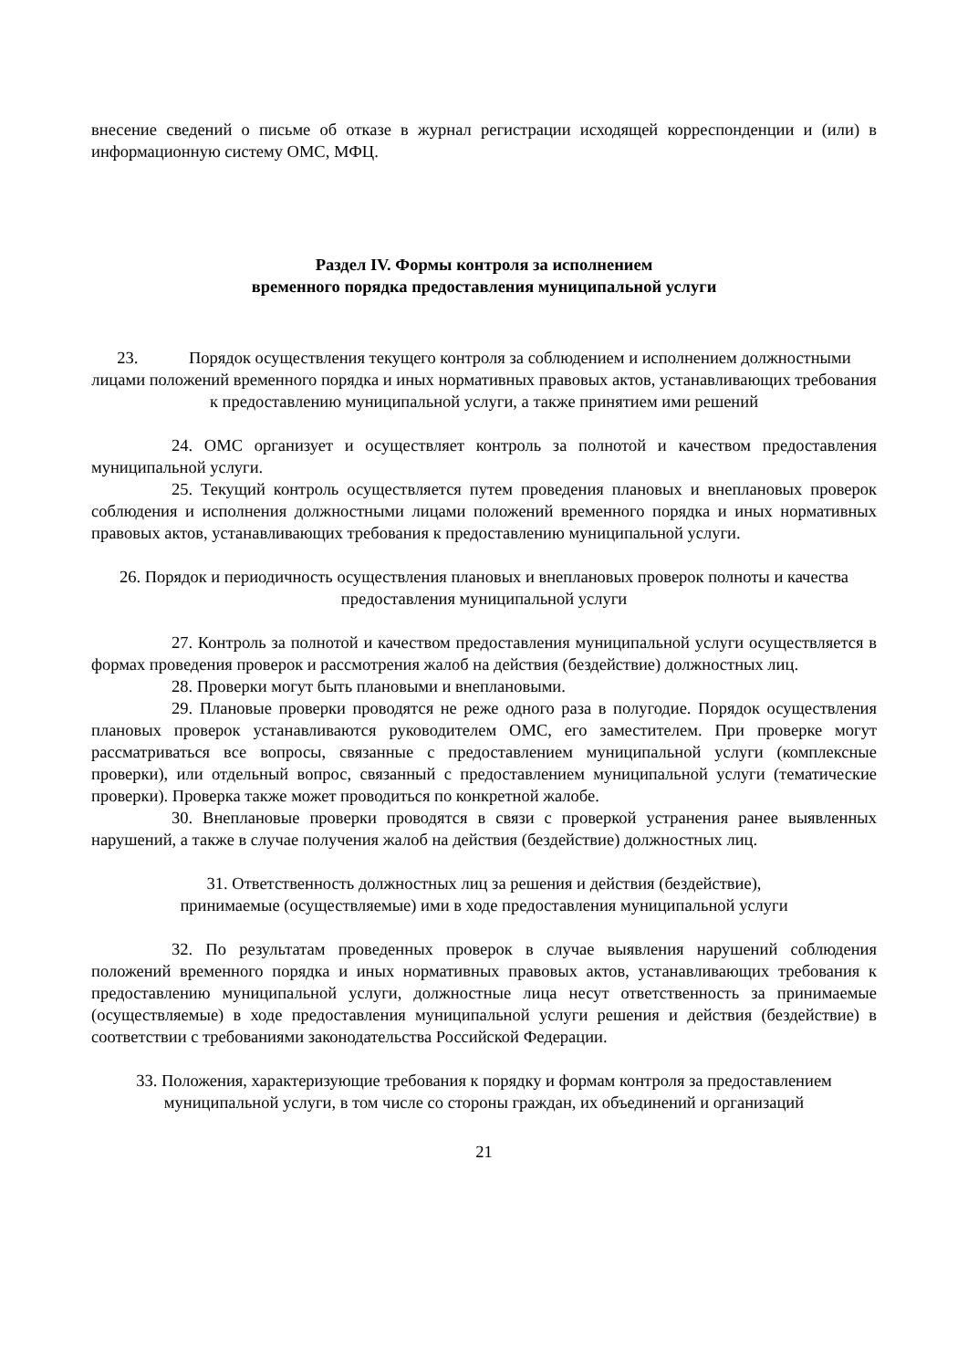внесение сведений о письме об отказе в журнал регистрации исходящей корреспонденции и (или) в информационную систему ОМС, МФЦ.
Раздел IV. Формы контроля за исполнением
временного порядка предоставления муниципальной услуги
23. Порядок осуществления текущего контроля за соблюдением и исполнением должностными лицами положений временного порядка и иных нормативных правовых актов, устанавливающих требования к предоставлению муниципальной услуги, а также принятием ими решений
24. ОМС организует и осуществляет контроль за полнотой и качеством предоставления муниципальной услуги.
25. Текущий контроль осуществляется путем проведения плановых и внеплановых проверок соблюдения и исполнения должностными лицами положений временного порядка и иных нормативных правовых актов, устанавливающих требования к предоставлению муниципальной услуги.
26. Порядок и периодичность осуществления плановых и внеплановых проверок полноты и качества предоставления муниципальной услуги
27. Контроль за полнотой и качеством предоставления муниципальной услуги осуществляется в формах проведения проверок и рассмотрения жалоб на действия (бездействие) должностных лиц.
28. Проверки могут быть плановыми и внеплановыми.
29. Плановые проверки проводятся не реже одного раза в полугодие. Порядок осуществления плановых проверок устанавливаются руководителем ОМС, его заместителем. При проверке могут рассматриваться все вопросы, связанные с предоставлением муниципальной услуги (комплексные проверки), или отдельный вопрос, связанный с предоставлением муниципальной услуги (тематические проверки). Проверка также может проводиться по конкретной жалобе.
30. Внеплановые проверки проводятся в связи с проверкой устранения ранее выявленных нарушений, а также в случае получения жалоб на действия (бездействие) должностных лиц.
31. Ответственность должностных лиц за решения и действия (бездействие),
принимаемые (осуществляемые) ими в ходе предоставления муниципальной услуги
32. По результатам проведенных проверок в случае выявления нарушений соблюдения положений временного порядка и иных нормативных правовых актов, устанавливающих требования к предоставлению муниципальной услуги, должностные лица несут ответственность за принимаемые (осуществляемые) в ходе предоставления муниципальной услуги решения и действия (бездействие) в соответствии с требованиями законодательства Российской Федерации.
33. Положения, характеризующие требования к порядку и формам контроля за предоставлением муниципальной услуги, в том числе со стороны граждан, их объединений и организаций
21